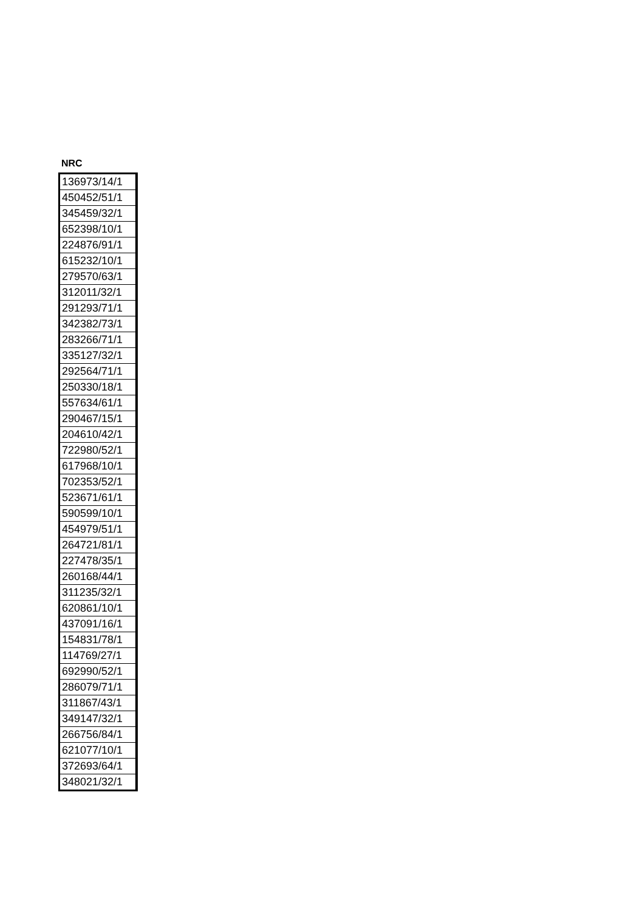NRC
| 136973/14/1 |
| 450452/51/1 |
| 345459/32/1 |
| 652398/10/1 |
| 224876/91/1 |
| 615232/10/1 |
| 279570/63/1 |
| 312011/32/1 |
| 291293/71/1 |
| 342382/73/1 |
| 283266/71/1 |
| 335127/32/1 |
| 292564/71/1 |
| 250330/18/1 |
| 557634/61/1 |
| 290467/15/1 |
| 204610/42/1 |
| 722980/52/1 |
| 617968/10/1 |
| 702353/52/1 |
| 523671/61/1 |
| 590599/10/1 |
| 454979/51/1 |
| 264721/81/1 |
| 227478/35/1 |
| 260168/44/1 |
| 311235/32/1 |
| 620861/10/1 |
| 437091/16/1 |
| 154831/78/1 |
| 114769/27/1 |
| 692990/52/1 |
| 286079/71/1 |
| 311867/43/1 |
| 349147/32/1 |
| 266756/84/1 |
| 621077/10/1 |
| 372693/64/1 |
| 348021/32/1 |